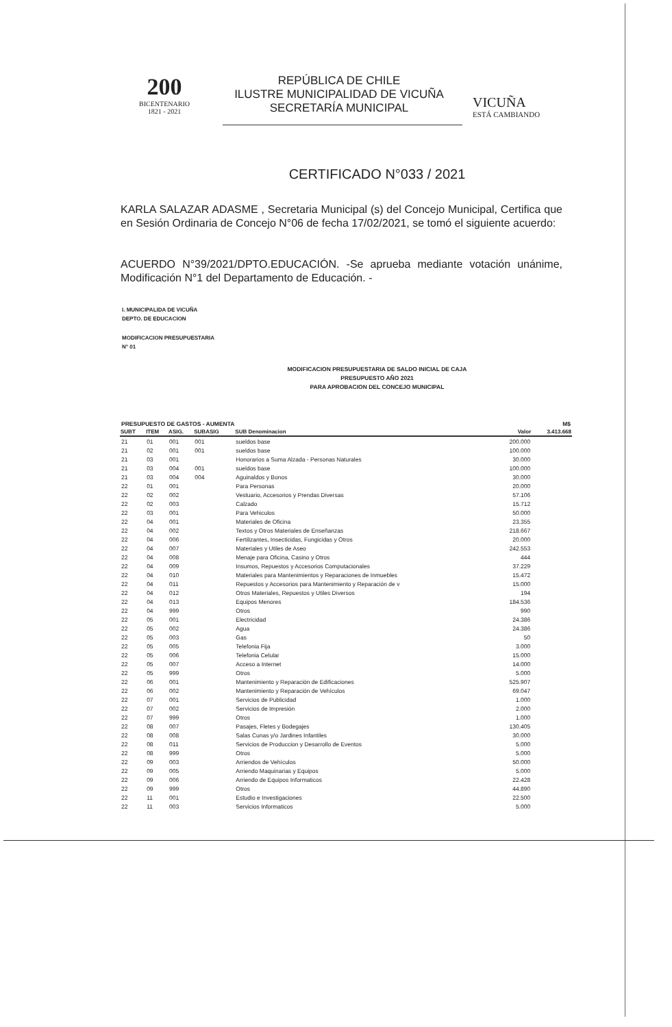200
BICENTENARIO
1821 - 2021
REPÚBLICA DE CHILE
ILUSTRE MUNICIPALIDAD DE VICUÑA
SECRETARÍA MUNICIPAL
VICUÑA
ESTÁ CAMBIANDO
CERTIFICADO N°033 / 2021
KARLA SALAZAR ADASME , Secretaria Municipal (s) del Concejo Municipal, Certifica que en Sesión Ordinaria de Concejo N°06 de fecha 17/02/2021, se tomó el siguiente acuerdo:
ACUERDO N°39/2021/DPTO.EDUCACIÓN. -Se aprueba mediante votación unánime, Modificación N°1 del Departamento de Educación. -
I. MUNICIPALIDA DE VICUÑA
DEPTO. DE EDUCACION
MODIFICACION PRESUPUESTARIA
N° 01
MODIFICACION PRESUPUESTARIA DE SALDO INICIAL DE CAJA
PRESUPUESTO AÑO 2021
PARA APROBACION DEL CONCEJO MUNICIPAL
| PRESUPUESTO DE GASTOS - AUMENTA | | | | | | M$ |
| SUBT | ITEM | ASIG. | SUBASIG | SUB Denominacion | Valor | 3.413.668 |
| 21 | 01 | 001 | 001 | sueldos base | 200.000 | |
| 21 | 02 | 001 | 001 | sueldos base | 100.000 | |
| 21 | 03 | 001 | | Honorarios a Suma Alzada - Personas Naturales | 30.000 | |
| 21 | 03 | 004 | 001 | sueldos base | 100.000 | |
| 21 | 03 | 004 | 004 | Aguinaldos y Bonos | 30.000 | |
| 22 | 01 | 001 | | Para Personas | 20.000 | |
| 22 | 02 | 002 | | Vestuario, Accesorios y Prendas Diversas | 57.106 | |
| 22 | 02 | 003 | | Calzado | 15.712 | |
| 22 | 03 | 001 | | Para Vehiculos | 50.000 | |
| 22 | 04 | 001 | | Materiales de Oficina | 23.355 | |
| 22 | 04 | 002 | | Textos y Otros Materiales de Enseñanzas | 218.667 | |
| 22 | 04 | 006 | | Fertilizantes, Insecticidas, Fungicidas y Otros | 20.000 | |
| 22 | 04 | 007 | | Materiales y Utiles de Aseo | 242.553 | |
| 22 | 04 | 008 | | Menaje para Oficina, Casino y Otros | 444 | |
| 22 | 04 | 009 | | Insumos, Repuestos y Accesorios Computacionales | 37.229 | |
| 22 | 04 | 010 | | Materiales para Mantenimientos y Reparaciones de Inmuebles | 15.472 | |
| 22 | 04 | 011 | | Repuestos y Accesorios para Mantenimiento y Reparación de v | 15.000 | |
| 22 | 04 | 012 | | Otros Materiales, Repuestos y Utiles Diversos | 194 | |
| 22 | 04 | 013 | | Equipos Menores | 184.536 | |
| 22 | 04 | 999 | | Otros | 990 | |
| 22 | 05 | 001 | | Electricidad | 24.386 | |
| 22 | 05 | 002 | | Agua | 24.386 | |
| 22 | 05 | 003 | | Gas | 50 | |
| 22 | 05 | 005 | | Telefonia Fija | 3.000 | |
| 22 | 05 | 006 | | Telefonia Celular | 15.000 | |
| 22 | 05 | 007 | | Acceso a Internet | 14.000 | |
| 22 | 05 | 999 | | Otros | 5.000 | |
| 22 | 06 | 001 | | Mantenimiento y Reparación de Edificaciones | 525.907 | |
| 22 | 06 | 002 | | Mantenimiento y Reparación de Vehículos | 69.047 | |
| 22 | 07 | 001 | | Servicios de Publicidad | 1.000 | |
| 22 | 07 | 002 | | Servicios de Impresión | 2.000 | |
| 22 | 07 | 999 | | Otros | 1.000 | |
| 22 | 08 | 007 | | Pasajes, Fletes y Bodegajes | 130.405 | |
| 22 | 08 | 008 | | Salas Cunas y/o Jardines Infantiles | 30.000 | |
| 22 | 08 | 011 | | Servicios de Produccion y Desarrollo de Eventos | 5.000 | |
| 22 | 08 | 999 | | Otros | 5.000 | |
| 22 | 09 | 003 | | Arriendos de Vehículos | 50.000 | |
| 22 | 09 | 005 | | Arriendo Maquinarias y Equipos | 5.000 | |
| 22 | 09 | 006 | | Arriendo de Equipos Informaticos | 22.428 | |
| 22 | 09 | 999 | | Otros | 44.890 | |
| 22 | 11 | 001 | | Estudio e Investigaciones | 22.500 | |
| 22 | 11 | 003 | | Servicios Informaticos | 5.000 | |